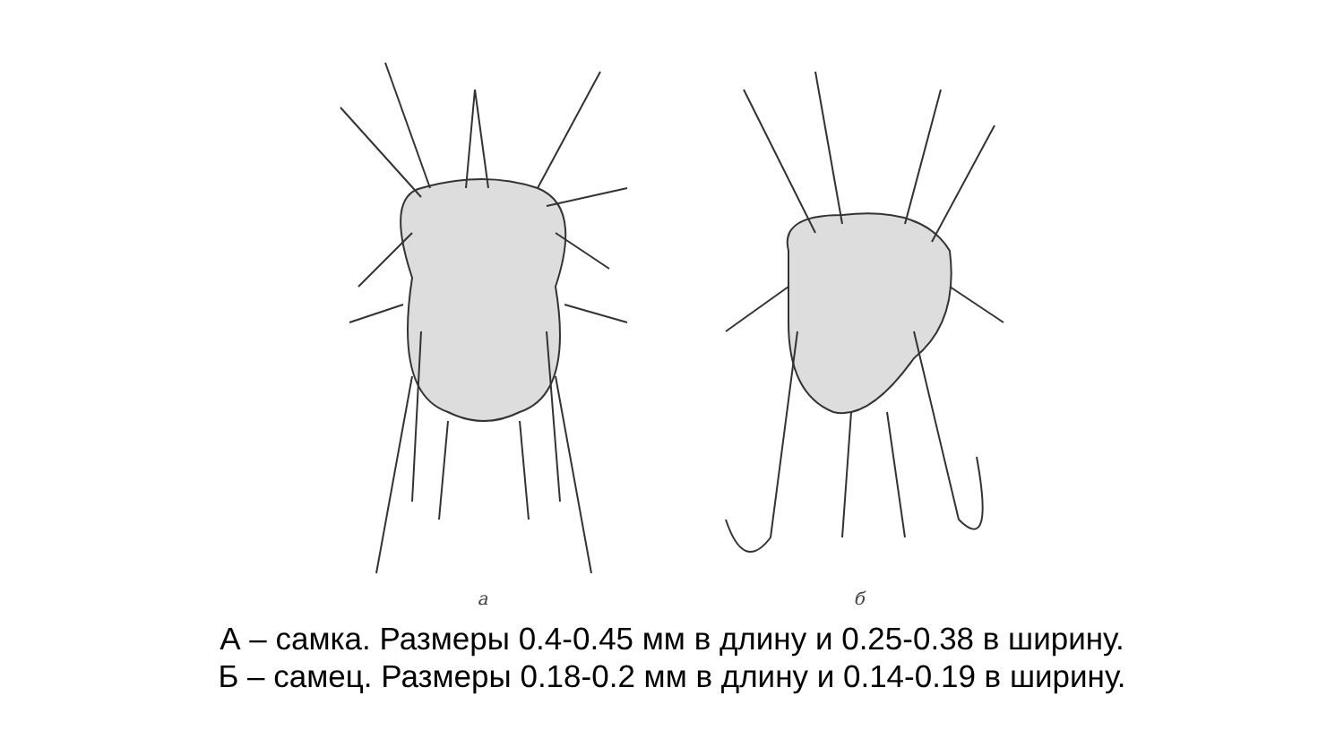а
б
А – самка. Размеры 0.4-0.45 мм в длину и 0.25-0.38 в ширину.
Б – самец. Размеры 0.18-0.2 мм в длину и 0.14-0.19 в ширину.